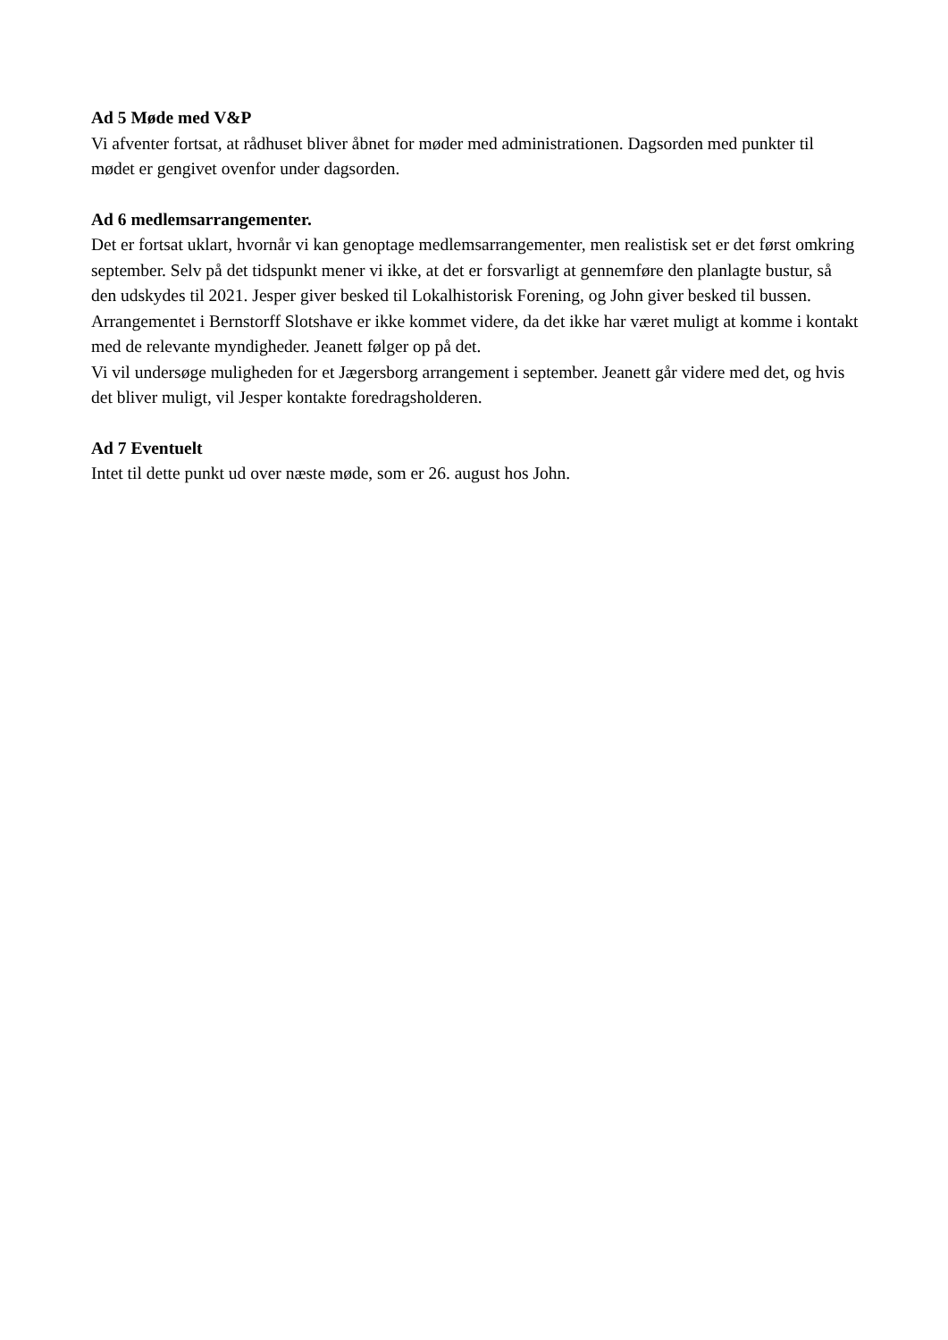Ad 5 Møde med V&P
Vi afventer fortsat, at rådhuset bliver åbnet for møder med administrationen. Dagsorden med punkter til mødet er gengivet ovenfor under dagsorden.
Ad 6 medlemsarrangementer.
Det er fortsat uklart, hvornår vi kan genoptage medlemsarrangementer, men realistisk set er det først omkring september. Selv på det tidspunkt mener vi ikke, at det er forsvarligt at gennemføre den planlagte bustur, så den udskydes til 2021. Jesper giver besked til Lokalhistorisk Forening, og John giver besked til bussen.
Arrangementet i Bernstorff Slotshave er ikke kommet videre, da det ikke har været muligt at komme i kontakt med de relevante myndigheder. Jeanett følger op på det.
Vi vil undersøge muligheden for et Jægersborg arrangement i september. Jeanett går videre med det, og hvis det bliver muligt, vil Jesper kontakte foredragsholderen.
Ad 7 Eventuelt
Intet til dette punkt ud over næste møde, som er 26. august hos John.